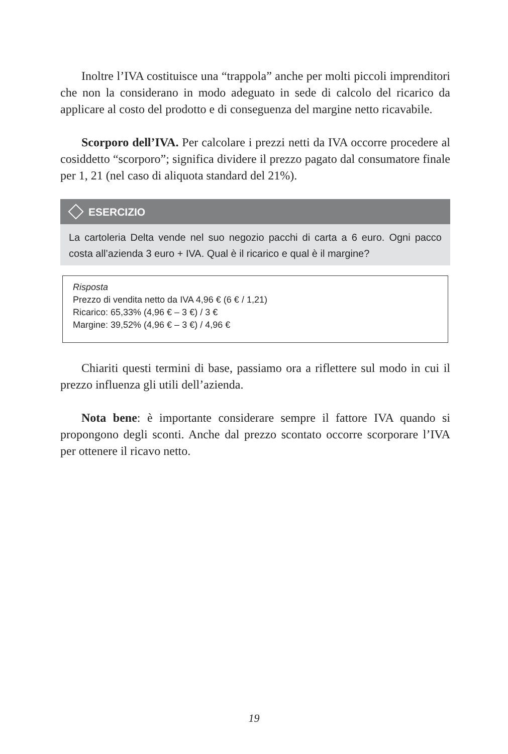Inoltre l’IVA costituisce una “trappola” anche per molti piccoli imprenditori che non la considerano in modo adeguato in sede di calcolo del ricarico da applicare al costo del prodotto e di conseguenza del margine netto ricavabile.
Scorporo dell’IVA. Per calcolare i prezzi netti da IVA occorre procedere al cosiddetto “scorporo”; significa dividere il prezzo pagato dal consumatore finale per 1, 21 (nel caso di aliquota standard del 21%).
ESERCIZIO
La cartoleria Delta vende nel suo negozio pacchi di carta a 6 euro. Ogni pacco costa all’azienda 3 euro + IVA. Qual è il ricarico e qual è il margine?
Risposta
Prezzo di vendita netto da IVA 4,96 € (6 € / 1,21)
Ricarico: 65,33% (4,96 € – 3 €) / 3 €
Margine: 39,52% (4,96 € – 3 €) / 4,96 €
Chiariti questi termini di base, passiamo ora a riflettere sul modo in cui il prezzo influenza gli utili dell’azienda.
Nota bene: è importante considerare sempre il fattore IVA quando si propongono degli sconti. Anche dal prezzo scontato occorre scorporare l’IVA per ottenere il ricavo netto.
19